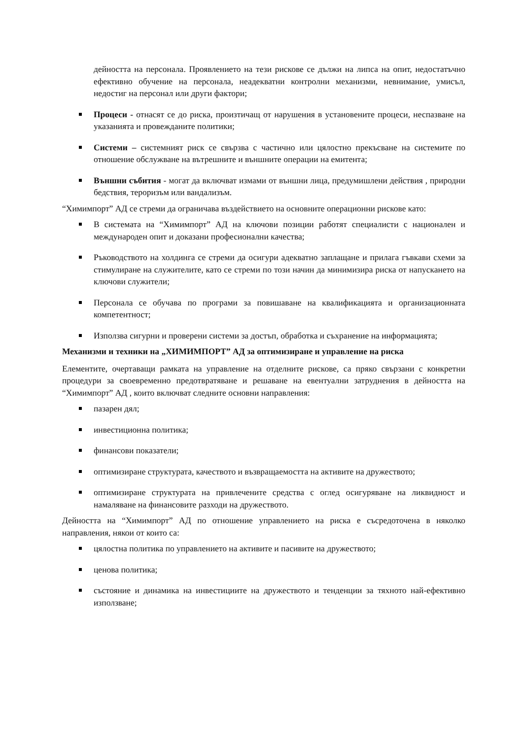дейността на персонала. Проявлението на тези рискове се дължи на липса на опит, недостатъчно ефективно обучение на персонала, неадекватни контролни механизми, невнимание, умисъл, недостиг на персонал или други фактори;
Процеси - отнасят се до риска, произтичащ от нарушения в установените процеси, неспазване на указанията и провежданите политики;
Системи – системният риск се свързва с частично или цялостно прекъсване на системите по отношение обслужване на вътрешните и външните операции на емитента;
Външни събития - могат да включват измами от външни лица, предумишлени действия , природни бедствия, тероризъм или вандализъм.
“Химимпорт” АД се стреми да ограничава въздействието на основните операционни рискове като:
В системата на “Химимпорт” АД на ключови позиции работят специалисти с национален и международен опит и доказани професионални качества;
Ръководството на холдинга се стреми да осигури адекватно заплащане и прилага гъвкави схеми за стимулиране на служителите, като се стреми по този начин да минимизира риска от напускането на ключови служители;
Персонала се обучава по програми за повишаване на квалификацията и организационната компетентност;
Използва сигурни и проверени системи за достъп, обработка и съхранение на информацията;
Механизми и техники на „ХИМИМПОРТ” АД за оптимизиране и управление на риска
Елементите, очертаващи рамката на управление на отделните рискове, са пряко свързани с конкретни процедури за своевременно предотвратяване и решаване на евентуални затруднения в дейността на “Химимпорт” АД , които включват следните основни направления:
пазарен дял;
инвестиционна политика;
финансови показатели;
оптимизиране структурата, качеството и възвращаемостта на активите на дружеството;
оптимизиране структурата на привлечените средства с оглед осигуряване на ликвидност и намаляване на финансовите разходи на дружеството.
Дейността на “Химимпорт” АД по отношение управлението на риска е съсредоточена в няколко направления, някои от които са:
цялостна политика по управлението на активите и пасивите на дружеството;
ценова политика;
състояние и динамика на инвестициите на дружеството и тенденции за тяхното най-ефективно използване;